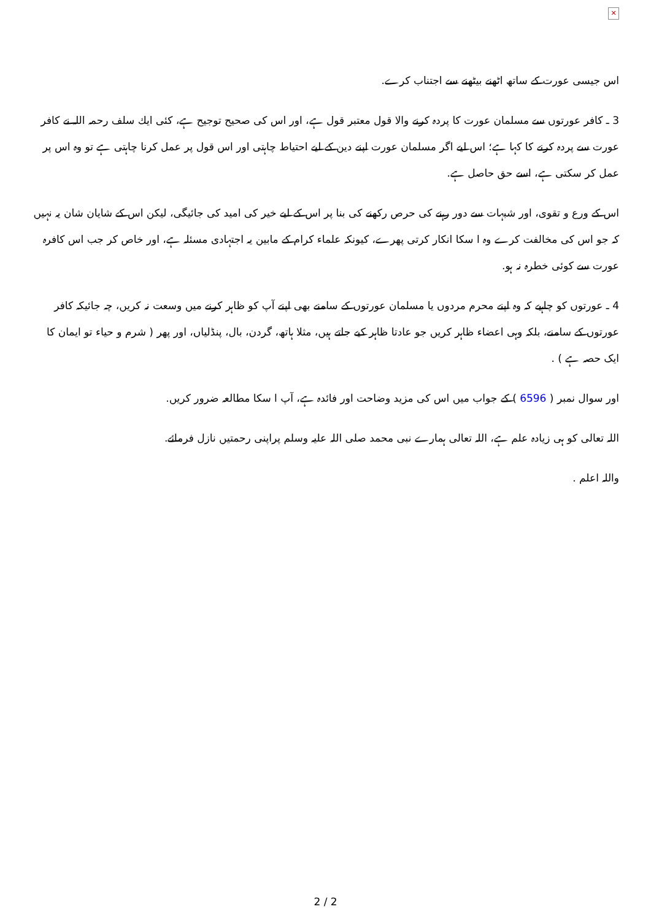✕
اس جیسی عورت کے ساتھ اٹھنے بیٹھنے سے اجتناب کرے.
3 ـ کافر عورتوں سے مسلمان عورت کا پردہ کرنے والا قول معتبر قول ہے، اور اس کی صحیح توجیح ہے، کئی ایك سلف رحمہ اللہ نے کافر عورت سے پردہ کرنے کا کہا ہے؛ اس لیے اگر مسلمان عورت اپنے دین کے لیے احتیاط چاہتی اور اس قول پر عمل کرنا چاہتی ہے تو وہ اس پر عمل کر سکتی ہے، اسے حق حاصل ہے.
اس کے ورع و تقوی، اور شبہات سے دور رہنے کی حرص رکھنے کی بنا پر اس کے لیے خیر کی امید کی جائیگی، لیکن اس کے شایان شان یہ نہیں کہ جو اس کی مخالفت کرے وہ ا سکا انکار کرتی پھرے، کیونکہ علماء کرام کے مابین یہ اجتہادی مسئلہ ہے، اور خاص کر جب اس کافرہ عورت سے کوئی خطرہ نہ ہو.
4 ـ عورتوں کو چاہیے کہ وہ اپنے محرم مردوں یا مسلمان عورتوں کے سامنے بھی اپنے آپ کو ظاہر کرنے میں وسعت نہ کریں، چہ جائیکہ کافر عورتوں کے سامنے، بلکہ وہی اعضاء ظاہر کریں جو عادتا ظاہر کیے جاتے ہیں، مثلا ہاتھ، گردن، بال، پنڈلیاں، اور پھر ( شرم و حیاء تو ایمان کا ایک حصہ ہے ) .
اور سوال نمبر ( 6596 ) کے جواب میں اس کی مزید وضاحت اور فائدہ ہے، آپ ا سکا مطالعہ ضرور کریں.
اللہ تعالی کو ہی زیادہ علم ہے، اللہ تعالی ہمارے نبی محمد صلی اللہ علیہ وسلم پراپنی رحمتیں نازل فرمائے.
واللہ اعلم .
2 / 2